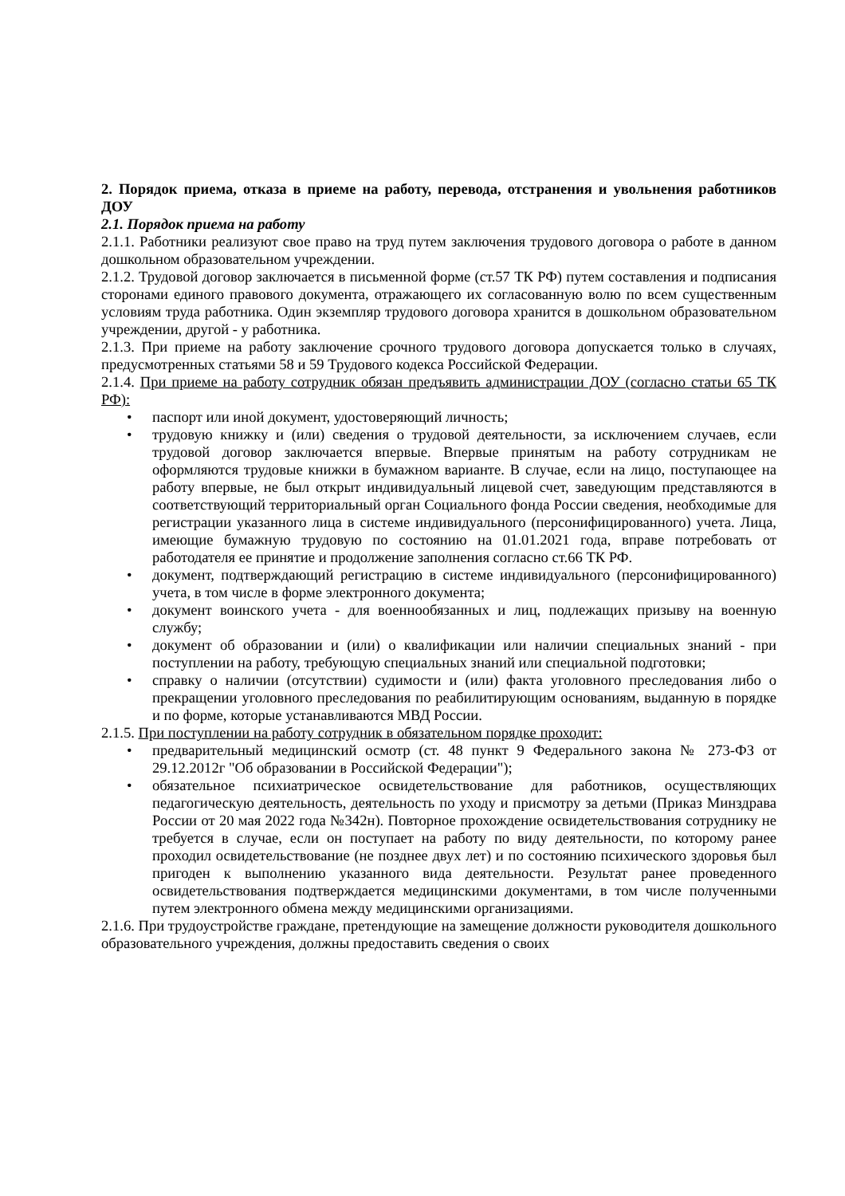2. Порядок приема, отказа в приеме на работу, перевода, отстранения и увольнения работников ДОУ
2.1. Порядок приема на работу
2.1.1. Работники реализуют свое право на труд путем заключения трудового договора о работе в данном дошкольном образовательном учреждении.
2.1.2. Трудовой договор заключается в письменной форме (ст.57 ТК РФ) путем составления и подписания сторонами единого правового документа, отражающего их согласованную волю по всем существенным условиям труда работника. Один экземпляр трудового договора хранится в дошкольном образовательном учреждении, другой - у работника.
2.1.3. При приеме на работу заключение срочного трудового договора допускается только в случаях, предусмотренных статьями 58 и 59 Трудового кодекса Российской Федерации.
2.1.4. При приеме на работу сотрудник обязан предъявить администрации ДОУ (согласно статьи 65 ТК РФ):
• паспорт или иной документ, удостоверяющий личность;
• трудовую книжку и (или) сведения о трудовой деятельности, за исключением случаев, если трудовой договор заключается впервые. Впервые принятым на работу сотрудникам не оформляются трудовые книжки в бумажном варианте. В случае, если на лицо, поступающее на работу впервые, не был открыт индивидуальный лицевой счет, заведующим представляются в соответствующий территориальный орган Социального фонда России сведения, необходимые для регистрации указанного лица в системе индивидуального (персонифицированного) учета. Лица, имеющие бумажную трудовую по состоянию на 01.01.2021 года, вправе потребовать от работодателя ее принятие и продолжение заполнения согласно ст.66 ТК РФ.
• документ, подтверждающий регистрацию в системе индивидуального (персонифицированного) учета, в том числе в форме электронного документа;
• документ воинского учета - для военнообязанных и лиц, подлежащих призыву на военную службу;
• документ об образовании и (или) о квалификации или наличии специальных знаний - при поступлении на работу, требующую специальных знаний или специальной подготовки;
• справку о наличии (отсутствии) судимости и (или) факта уголовного преследования либо о прекращении уголовного преследования по реабилитирующим основаниям, выданную в порядке и по форме, которые устанавливаются МВД России.
2.1.5. При поступлении на работу сотрудник в обязательном порядке проходит:
• предварительный медицинский осмотр (ст. 48 пункт 9 Федерального закона № 273-ФЗ от 29.12.2012г "Об образовании в Российской Федерации");
• обязательное психиатрическое освидетельствование для работников, осуществляющих педагогическую деятельность, деятельность по уходу и присмотру за детьми (Приказ Минздрава России от 20 мая 2022 года №342н). Повторное прохождение освидетельствования сотруднику не требуется в случае, если он поступает на работу по виду деятельности, по которому ранее проходил освидетельствование (не позднее двух лет) и по состоянию психического здоровья был пригоден к выполнению указанного вида деятельности. Результат ранее проведенного освидетельствования подтверждается медицинскими документами, в том числе полученными путем электронного обмена между медицинскими организациями.
2.1.6. При трудоустройстве граждане, претендующие на замещение должности руководителя дошкольного образовательного учреждения, должны предоставить сведения о своих